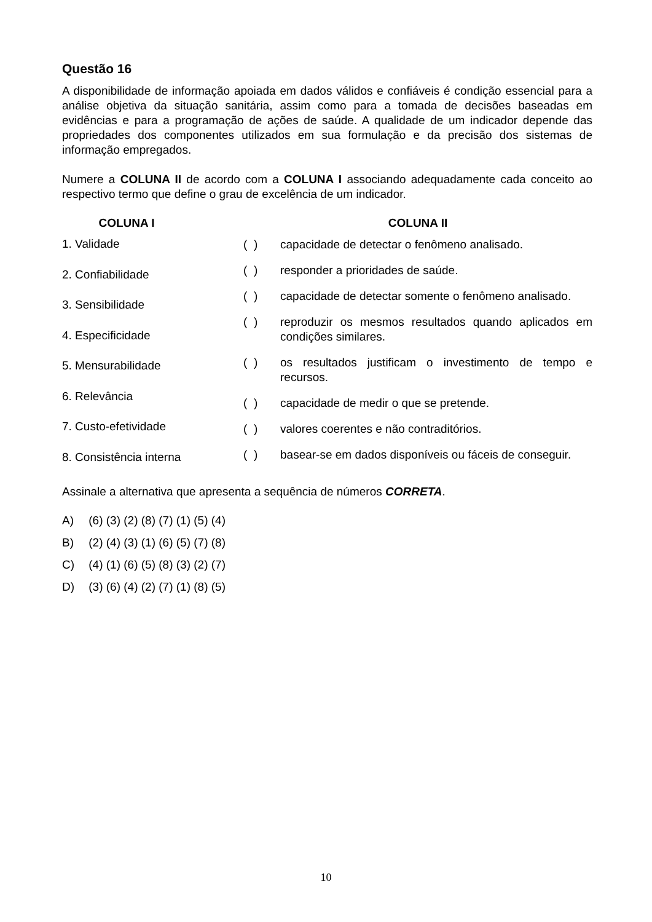Questão 16
A disponibilidade de informação apoiada em dados válidos e confiáveis é condição essencial para a análise objetiva da situação sanitária, assim como para a tomada de decisões baseadas em evidências e para a programação de ações de saúde. A qualidade de um indicador depende das propriedades dos componentes utilizados em sua formulação e da precisão dos sistemas de informação empregados.
Numere a COLUNA II de acordo com a COLUNA I associando adequadamente cada conceito ao respectivo termo que define o grau de excelência de um indicador.
COLUNA I
1. Validade
2. Confiabilidade
3. Sensibilidade
4. Especificidade
5. Mensurabilidade
6. Relevância
7. Custo-efetividade
8. Consistência interna
COLUNA II
( ) capacidade de detectar o fenômeno analisado.
( ) responder a prioridades de saúde.
( ) capacidade de detectar somente o fenômeno analisado.
( ) reproduzir os mesmos resultados quando aplicados em condições similares.
( ) os resultados justificam o investimento de tempo e recursos.
( ) capacidade de medir o que se pretende.
( ) valores coerentes e não contraditórios.
( ) basear-se em dados disponíveis ou fáceis de conseguir.
Assinale a alternativa que apresenta a sequência de números CORRETA.
A) (6) (3) (2) (8) (7) (1) (5) (4)
B) (2) (4) (3) (1) (6) (5) (7) (8)
C) (4) (1) (6) (5) (8) (3) (2) (7)
D) (3) (6) (4) (2) (7) (1) (8) (5)
10